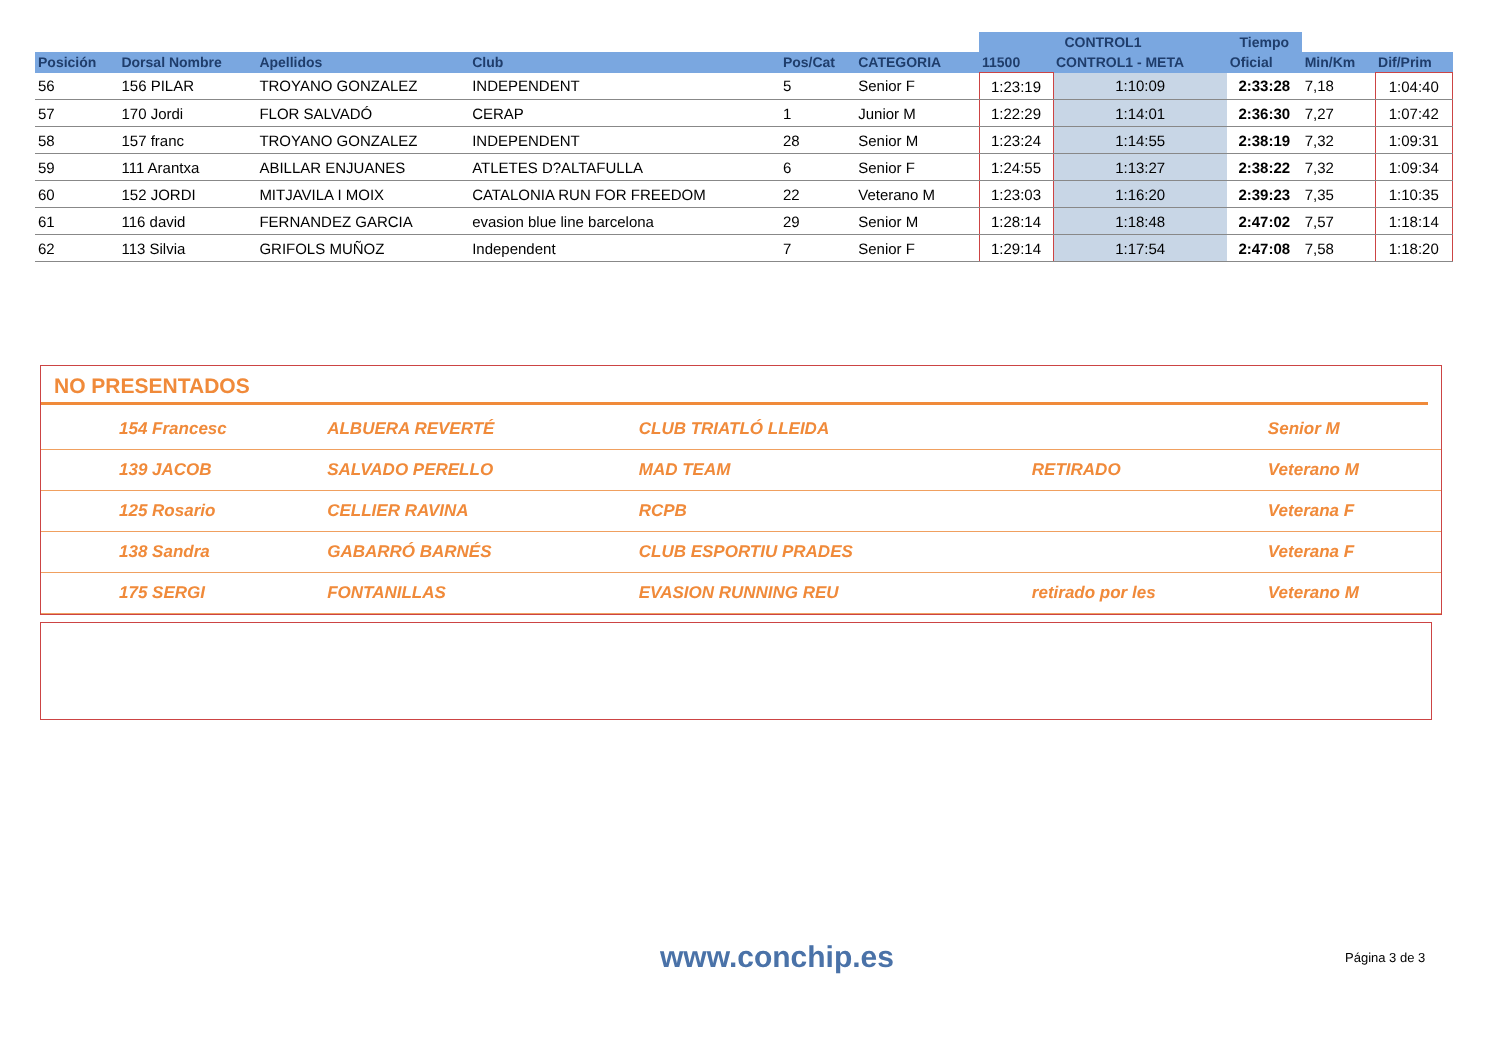| | | | | | | | CONTROL1 | | Tiempo | | |
| --- | --- | --- | --- | --- | --- | --- | --- | --- | --- | --- | --- |
| Posición | Dorsal Nombre | Apellidos | Club | Pos/Cat | CATEGORIA | | 11500 | CONTROL1 - META | Oficial | Min/Km | Dif/Prim |
| 56 | 156 PILAR | TROYANO GONZALEZ | INDEPENDENT | 5 | Senior F | | 1:23:19 | 1:10:09 | 2:33:28 | 7,18 | 1:04:40 |
| 57 | 170 Jordi | FLOR SALVADÓ | CERAP | 1 | Junior M | | 1:22:29 | 1:14:01 | 2:36:30 | 7,27 | 1:07:42 |
| 58 | 157 franc | TROYANO GONZALEZ | INDEPENDENT | 28 | Senior M | | 1:23:24 | 1:14:55 | 2:38:19 | 7,32 | 1:09:31 |
| 59 | 111 Arantxa | ABILLAR ENJUANES | ATLETES D?ALTAFULLA | 6 | Senior F | | 1:24:55 | 1:13:27 | 2:38:22 | 7,32 | 1:09:34 |
| 60 | 152 JORDI | MITJAVILA I MOIX | CATALONIA RUN FOR FREEDOM | 22 | Veterano M | | 1:23:03 | 1:16:20 | 2:39:23 | 7,35 | 1:10:35 |
| 61 | 116 david | FERNANDEZ GARCIA | evasion blue line barcelona | 29 | Senior M | | 1:28:14 | 1:18:48 | 2:47:02 | 7,57 | 1:18:14 |
| 62 | 113 Silvia | GRIFOLS MUÑOZ | Independent | 7 | Senior F | | 1:29:14 | 1:17:54 | 2:47:08 | 7,58 | 1:18:20 |
NO PRESENTADOS
| | 154 Francesc | ALBUERA REVERTÉ | CLUB TRIATLÓ LLEIDA | | Senior M |
| | 139 JACOB | SALVADO PERELLO | MAD TEAM | RETIRADO | Veterano M |
| | 125 Rosario | CELLIER RAVINA | RCPB | | Veterana F |
| | 138 Sandra | GABARRÓ BARNÉS | CLUB ESPORTIU PRADES | | Veterana F |
| | 175 SERGI | FONTANILLAS | EVASION RUNNING REU | retirado por les | Veterano M |
www.conchip.es Página 3 de 3